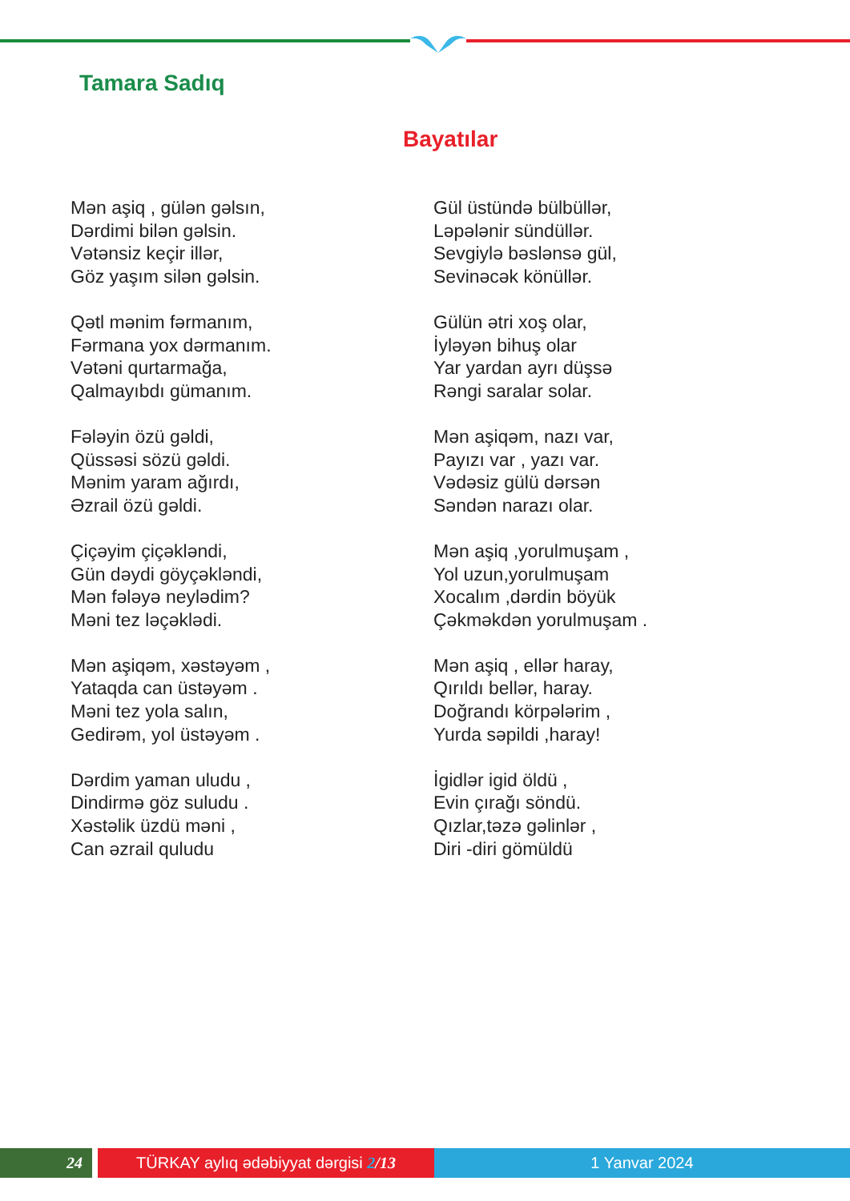Tamara Sadıq
Bayatılar
Mən aşiq , gülən gəlsın,
Dərdimi bilən gəlsin.
Vətənsiz keçir illər,
Göz yaşım silən gəlsin.
Qətl mənim fərmanım,
Fərmana yox dərmanım.
Vətəni qurtarmağa,
Qalmayıbdı gümanım.
Fələyin özü gəldi,
Qüssəsi sözü gəldi.
Mənim yaram ağırdı,
Əzrail özü gəldi.
Çiçəyim çiçəkləndi,
Gün dəydi göyçəkləndi,
Mən fələyə neylədim?
Məni tez ləçəklədi.
Mən aşiqəm, xəstəyəm ,
Yataqda can üstəyəm .
Məni tez yola salın,
Gedirəm, yol üstəyəm .
Dərdim yaman uludu ,
Dindirmə göz suludu .
Xəstəlik üzdü məni ,
Can əzrail quludu
Gül üstündə bülbüllər,
Ləpələnir sündüllər.
Sevgiylə bəslənsə gül,
Sevinəcək könüllər.
Gülün ətri xoş olar,
İyləyən bihuş olar
Yar yardan ayrı düşsə
Rəngi saralar solar.
Mən aşiqəm, nazı var,
Payızı var , yazı var.
Vədəsiz gülü dərsən
Səndən narazı olar.
Mən aşiq ,yorulmuşam ,
Yol uzun,yorulmuşam
Xocalım ,dərdin böyük
Çəkməkdən yorulmuşam .
Mən aşiq , ellər haray,
Qırıldı bellər, haray.
Doğrandı körpələrim ,
Yurda səpildi ,haray!
İgidlər igid öldü ,
Evin çırağı söndü.
Qızlar,təzə gəlinlər ,
Diri -diri gömüldü
24 TÜRKAY aylıq ədəbiyyat dərgisi 2/13 1 Yanvar 2024